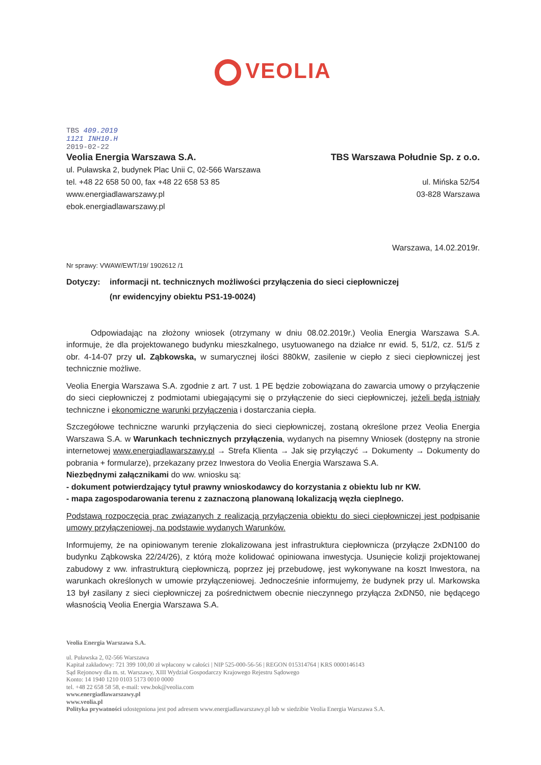VEOLIA
TBS 409.2019
1121 INH10.H
2019-02-22
Veolia Energia Warszawa S.A.
ul. Puławska 2, budynek Plac Unii C, 02-566 Warszawa
tel. +48 22 658 50 00, fax +48 22 658 53 85
www.energiadlawarszawy.pl
ebok.energiadlawarszawy.pl
TBS Warszawa Południe Sp. z o.o.
ul. Mińska 52/54
03-828 Warszawa
Warszawa, 14.02.2019r.
Nr sprawy: VWAW/EWT/19/ 1902612 /1
Dotyczy: informacji nt. technicznych możliwości przyłączenia do sieci ciepłowniczej
(nr ewidencyjny obiektu PS1-19-0024)
   Odpowiadając na złożony wniosek (otrzymany w dniu 08.02.2019r.) Veolia Energia Warszawa S.A. informuje, że dla projektowanego budynku mieszkalnego, usytuowanego na działce nr ewid. 5, 51/2, cz. 51/5 z obr. 4-14-07 przy ul. Ząbkowska, w sumarycznej ilości 880kW, zasilenie w ciepło z sieci ciepłowniczej jest technicznie możliwe.
Veolia Energia Warszawa S.A. zgodnie z art. 7 ust. 1 PE będzie zobowiązana do zawarcia umowy o przyłączenie do sieci ciepłowniczej z podmiotami ubiegającymi się o przyłączenie do sieci ciepłowniczej, jeżeli będą istniały techniczne i ekonomiczne warunki przyłączenia i dostarczania ciepła.
Szczegółowe techniczne warunki przyłączenia do sieci ciepłowniczej, zostaną określone przez Veolia Energia Warszawa S.A. w Warunkach technicznych przyłączenia, wydanych na pisemny Wniosek (dostępny na stronie internetowej www.energiadlawarszawy.pl → Strefa Klienta → Jak się przyłączyć → Dokumenty → Dokumenty do pobrania + formularze), przekazany przez Inwestora do Veolia Energia Warszawa S.A.
Niezbędnymi załącznikami do ww. wniosku są:
- dokument potwierdzający tytuł prawny wnioskodawcy do korzystania z obiektu lub nr KW.
- mapa zagospodarowania terenu z zaznaczoną planowaną lokalizacją węzła cieplnego.
Podstawą rozpoczęcia prac związanych z realizacją przyłączenia obiektu do sieci ciepłowniczej jest podpisanie umowy przyłączeniowej, na podstawie wydanych Warunków.
Informujemy, że na opiniowanym terenie zlokalizowana jest infrastruktura ciepłownicza (przyłącze 2xDN100 do budynku Ząbkowska 22/24/26), z którą może kolidować opiniowana inwestycja. Usunięcie kolizji projektowanej zabudowy z ww. infrastrukturą ciepłowniczą, poprzez jej przebudowę, jest wykonywane na koszt Inwestora, na warunkach określonych w umowie przyłączeniowej. Jednocześnie informujemy, że budynek przy ul. Markowska 13 był zasilany z sieci ciepłowniczej za pośrednictwem obecnie nieczynnego przyłącza 2xDN50, nie będącego własnością Veolia Energia Warszawa S.A.
Veolia Energia Warszawa S.A.
ul. Puławska 2, 02-566 Warszawa
Kapitał zakładowy: 721 399 100,00 zł wpłacony w całości | NIP 525-000-56-56 | REGON 015314764 | KRS 0000146143
Sąd Rejonowy dla m. st. Warszawy, XIII Wydział Gospodarczy Krajowego Rejestru Sądowego
Konto: 14 1940 1210 0103 5173 0010 0000
tel. +48 22 658 58 58, e-mail: vew.bok@veolia.com
www.energiadlawarszawy.pl
www.veolia.pl
Polityka prywatności udostępniona jest pod adresem www.energiadlawarszawy.pl lub w siedzibie Veolia Energia Warszawa S.A.